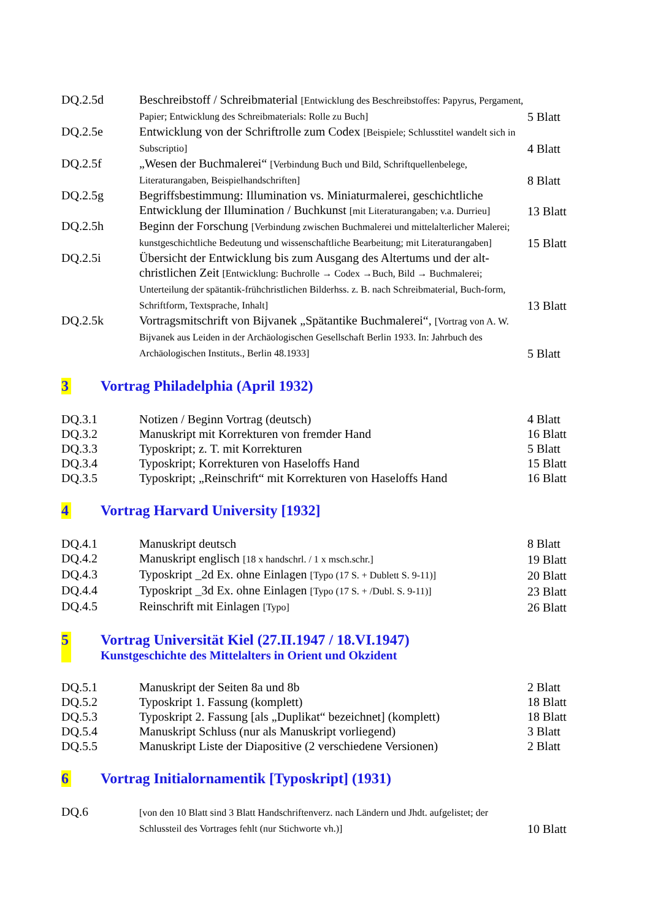| DQ.2.5d | Beschreibstoff / Schreibmaterial [Entwicklung des Beschreibstoffes: Papyrus, Pergament, Papier; Entwicklung des Schreibmaterials: Rolle zu Buch] | 5 Blatt |
| DQ.2.5e | Entwicklung von der Schriftrolle zum Codex [Beispiele; Schlusstitel wandelt sich in Subscriptio] | 4 Blatt |
| DQ.2.5f | „Wesen der Buchmalerei“ [Verbindung Buch und Bild, Schriftquellenbelege, Literaturangaben, Beispielhandschriften] | 8 Blatt |
| DQ.2.5g | Begriffsbestimmung: Illumination vs. Miniaturmalerei, geschichtliche Entwicklung der Illumination / Buchkunst [mit Literaturangaben; v.a. Durrieu] | 13 Blatt |
| DQ.2.5h | Beginn der Forschung [Verbindung zwischen Buchmalerei und mittelalterlicher Malerei; kunstgeschichtliche Bedeutung und wissenschaftliche Bearbeitung; mit Literaturangaben] | 15 Blatt |
| DQ.2.5i | Übersicht der Entwicklung bis zum Ausgang des Altertums und der alt-christlichen Zeit [Entwicklung: Buchrolle → Codex →Buch, Bild → Buchmalerei; Unterteilung der spätantik-frühchristlichen Bilderhss. z. B. nach Schreibmaterial, Buch-form, Schriftform, Textsprache, Inhalt] | 13 Blatt |
| DQ.2.5k | Vortragsmitschrift von Bijvanek „Spätantike Buchmalerei“, [Vortrag von A. W. Bijvanek aus Leiden in der Archäologischen Gesellschaft Berlin 1933. In: Jahrbuch des Archäologischen Instituts., Berlin 48.1933] | 5 Blatt |
3 Vortrag Philadelphia (April 1932)
| DQ.3.1 | Notizen / Beginn Vortrag (deutsch) | 4 Blatt |
| DQ.3.2 | Manuskript mit Korrekturen von fremder Hand | 16 Blatt |
| DQ.3.3 | Typoskript; z. T. mit Korrekturen | 5 Blatt |
| DQ.3.4 | Typoskript; Korrekturen von Haseloffs Hand | 15 Blatt |
| DQ.3.5 | Typoskript; „Reinschrift“ mit Korrekturen von Haseloffs Hand | 16 Blatt |
4 Vortrag Harvard University [1932]
| DQ.4.1 | Manuskript deutsch | 8 Blatt |
| DQ.4.2 | Manuskript englisch [18 x handschrl. / 1 x msch.schr.] | 19 Blatt |
| DQ.4.3 | Typoskript _2d Ex. ohne Einlagen [Typo (17 S. + Dublett S. 9-11)] | 20 Blatt |
| DQ.4.4 | Typoskript _3d Ex. ohne Einlagen [Typo (17 S. + /Dubl. S. 9-11)] | 23 Blatt |
| DQ.4.5 | Reinschrift mit Einlagen [Typo] | 26 Blatt |
5 Vortrag Universität Kiel (27.II.1947 / 18.VI.1947)
Kunstgeschichte des Mittelalters in Orient und Okzident
| DQ.5.1 | Manuskript der Seiten 8a und 8b | 2 Blatt |
| DQ.5.2 | Typoskript 1. Fassung (komplett) | 18 Blatt |
| DQ.5.3 | Typoskript 2. Fassung [als „Duplikat“ bezeichnet] (komplett) | 18 Blatt |
| DQ.5.4 | Manuskript Schluss (nur als Manuskript vorliegend) | 3 Blatt |
| DQ.5.5 | Manuskript Liste der Diapositive (2 verschiedene Versionen) | 2 Blatt |
6 Vortrag Initialornamentik [Typoskript] (1931)
| DQ.6 | [von den 10 Blatt sind 3 Blatt Handschriftenverz. nach Ländern und Jhdt. aufgelistet; der Schlussteil des Vortrages fehlt (nur Stichworte vh.)] | 10 Blatt |